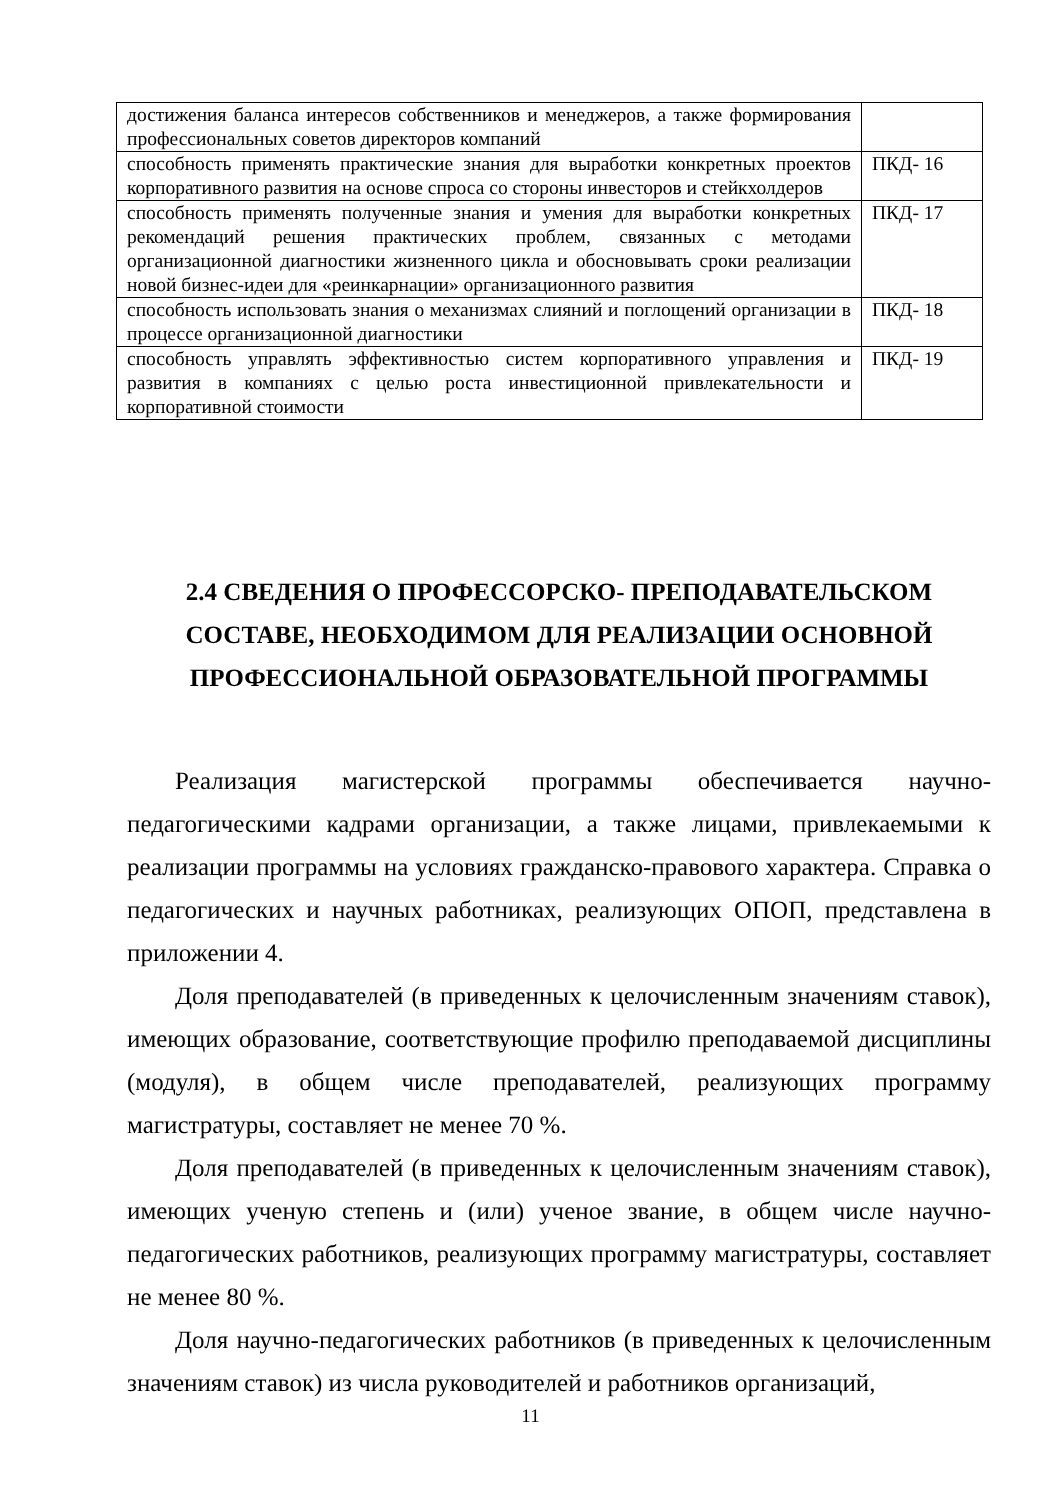| достижения баланса интересов собственников и менеджеров, а также формирования профессиональных советов директоров компаний | |
| способность применять практические знания для выработки конкретных проектов корпоративного развития на основе спроса со стороны инвесторов и стейкхолдеров | ПКД- 16 |
| способность применять полученные знания и умения для выработки конкретных рекомендаций решения практических проблем, связанных с методами организационной диагностики жизненного цикла и обосновывать сроки реализации новой бизнес-идеи для «реинкарнации» организационного развития | ПКД- 17 |
| способность использовать знания о механизмах слияний и поглощений организации в процессе организационной диагностики | ПКД- 18 |
| способность управлять эффективностью систем корпоративного управления и развития в компаниях с целью роста инвестиционной привлекательности и корпоративной стоимости | ПКД- 19 |
2.4 СВЕДЕНИЯ О ПРОФЕССОРСКО- ПРЕПОДАВАТЕЛЬСКОМ СОСТАВЕ, НЕОБХОДИМОМ ДЛЯ РЕАЛИЗАЦИИ ОСНОВНОЙ ПРОФЕССИОНАЛЬНОЙ ОБРАЗОВАТЕЛЬНОЙ ПРОГРАММЫ
Реализация магистерской программы обеспечивается научно-педагогическими кадрами организации, а также лицами, привлекаемыми к реализации программы на условиях гражданско-правового характера. Справка о педагогических и научных работниках, реализующих ОПОП, представлена в приложении 4.
Доля преподавателей (в приведенных к целочисленным значениям ставок), имеющих образование, соответствующие профилю преподаваемой дисциплины (модуля), в общем числе преподавателей, реализующих программу магистратуры, составляет не менее 70 %.
Доля преподавателей (в приведенных к целочисленным значениям ставок), имеющих ученую степень и (или) ученое звание, в общем числе научно-педагогических работников, реализующих программу магистратуры, составляет не менее 80 %.
Доля научно-педагогических работников (в приведенных к целочисленным значениям ставок) из числа руководителей и работников организаций,
11